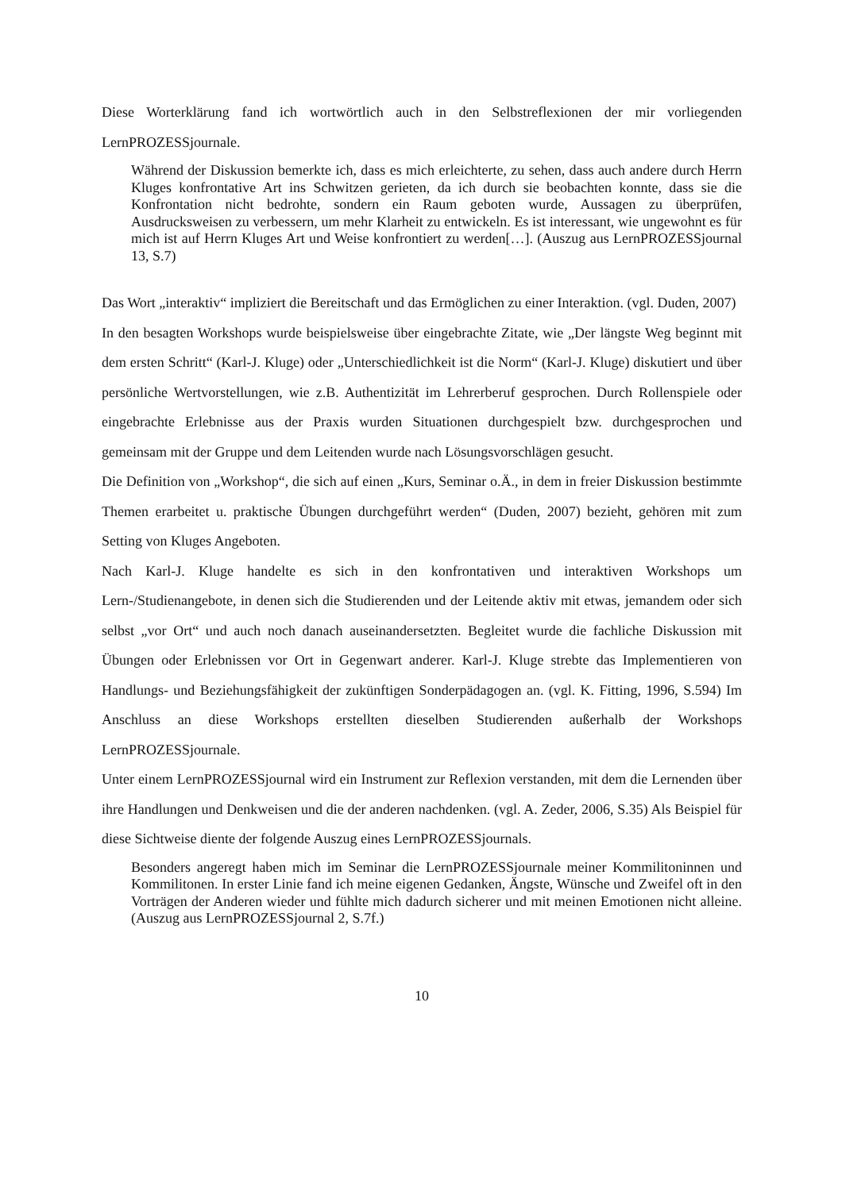Diese Worterklärung fand ich wortwörtlich auch in den Selbstreflexionen der mir vorliegenden LernPROZESSjournale.
Während der Diskussion bemerkte ich, dass es mich erleichterte, zu sehen, dass auch andere durch Herrn Kluges konfrontative Art ins Schwitzen gerieten, da ich durch sie beobachten konnte, dass sie die Konfrontation nicht bedrohte, sondern ein Raum geboten wurde, Aussagen zu überprüfen, Ausdrucksweisen zu verbessern, um mehr Klarheit zu entwickeln. Es ist interessant, wie ungewohnt es für mich ist auf Herrn Kluges Art und Weise konfrontiert zu werden[…]. (Auszug aus LernPROZESSjournal 13, S.7)
Das Wort „interaktiv“ impliziert die Bereitschaft und das Ermöglichen zu einer Interaktion. (vgl. Duden, 2007)
In den besagten Workshops wurde beispielsweise über eingebrachte Zitate, wie „Der längste Weg beginnt mit dem ersten Schritt“ (Karl-J. Kluge) oder „Unterschiedlichkeit ist die Norm“ (Karl-J. Kluge) diskutiert und über persönliche Wertvorstellungen, wie z.B. Authentizität im Lehrerberuf gesprochen. Durch Rollenspiele oder eingebrachte Erlebnisse aus der Praxis wurden Situationen durchgespielt bzw. durchgesprochen und gemeinsam mit der Gruppe und dem Leitenden wurde nach Lösungsvorschlägen gesucht.
Die Definition von „Workshop“, die sich auf einen „Kurs, Seminar o.Ä., in dem in freier Diskussion bestimmte Themen erarbeitet u. praktische Übungen durchgeführt werden“ (Duden, 2007) bezieht, gehören mit zum Setting von Kluges Angeboten.
Nach Karl-J. Kluge handelte es sich in den konfrontativen und interaktiven Workshops um Lern-/Studienangebote, in denen sich die Studierenden und der Leitende aktiv mit etwas, jemandem oder sich selbst „vor Ort“ und auch noch danach auseinandersetzten. Begleitet wurde die fachliche Diskussion mit Übungen oder Erlebnissen vor Ort in Gegenwart anderer. Karl-J. Kluge strebte das Implementieren von Handlungs- und Beziehungsfähigkeit der zukünftigen Sonderpädagogen an. (vgl. K. Fitting, 1996, S.594) Im Anschluss an diese Workshops erstellten dieselben Studierenden außerhalb der Workshops LernPROZESSjournale.
Unter einem LernPROZESSjournal wird ein Instrument zur Reflexion verstanden, mit dem die Lernenden über ihre Handlungen und Denkweisen und die der anderen nachdenken. (vgl. A. Zeder, 2006, S.35) Als Beispiel für diese Sichtweise diente der folgende Auszug eines LernPROZESSjournals.
Besonders angeregt haben mich im Seminar die LernPROZESSjournale meiner Kommilitoninnen und Kommilitonen. In erster Linie fand ich meine eigenen Gedanken, Ängste, Wünsche und Zweifel oft in den Vorträgen der Anderen wieder und fühlte mich dadurch sicherer und mit meinen Emotionen nicht alleine. (Auszug aus LernPROZESSjournal 2, S.7f.)
10